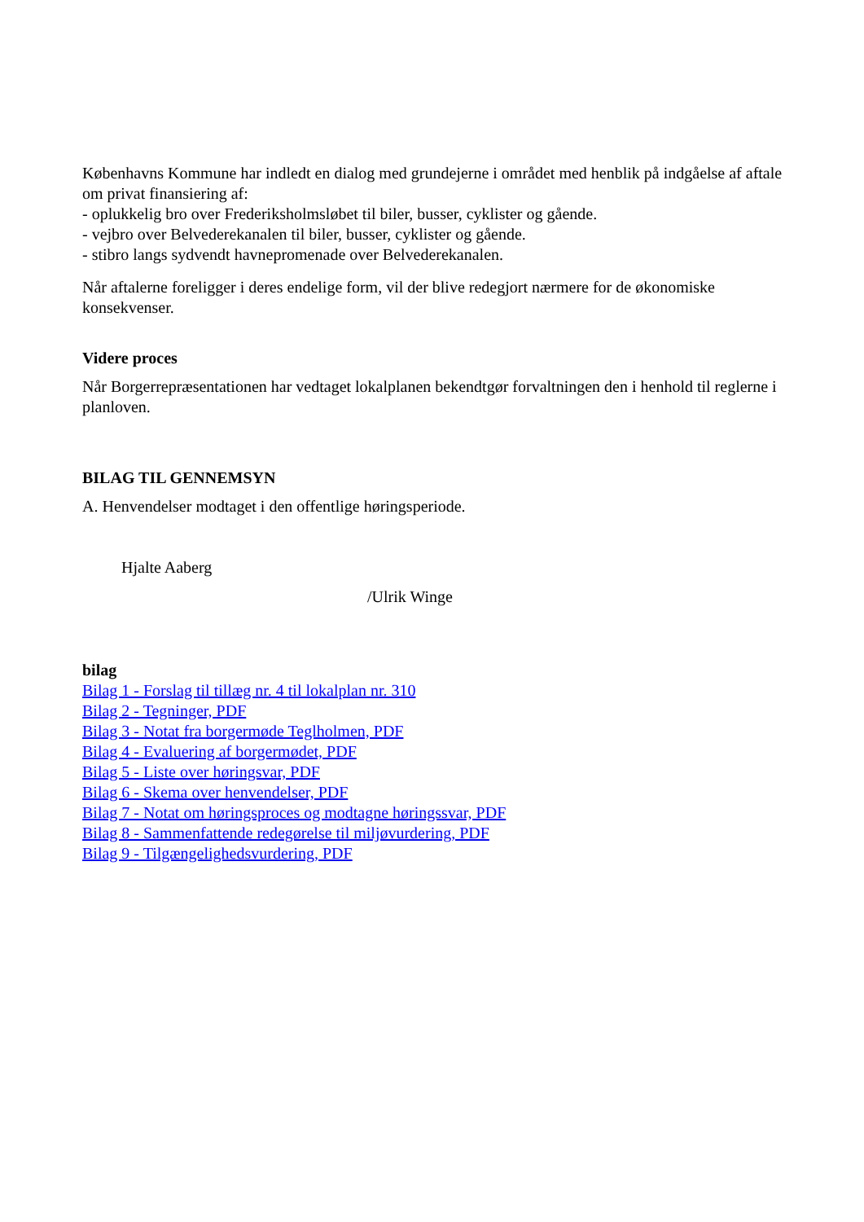Københavns Kommune har indledt en dialog med grundejerne i området med henblik på indgåelse af aftale om privat finansiering af:
- oplukkelig bro over Frederiksholmsløbet til biler, busser, cyklister og gående.
- vejbro over Belvederekanalen til biler, busser, cyklister og gående.
- stibro langs sydvendt havnepromenade over Belvederekanalen.
Når aftalerne foreligger i deres endelige form, vil der blive redegjort nærmere for de økonomiske konsekvenser.
Videre proces
Når Borgerrepræsentationen har vedtaget lokalplanen bekendtgør forvaltningen den i henhold til reglerne i planloven.
BILAG TIL GENNEMSYN
A. Henvendelser modtaget i den offentlige høringsperiode.
Hjalte Aaberg
/Ulrik Winge
bilag
Bilag 1 - Forslag til tillæg nr. 4 til lokalplan nr. 310
Bilag 2 - Tegninger, PDF
Bilag 3 - Notat fra borgermøde Teglholmen, PDF
Bilag 4 - Evaluering af borgermødet, PDF
Bilag 5 - Liste over høringsvar, PDF
Bilag 6 - Skema over henvendelser, PDF
Bilag 7 - Notat om høringsproces og modtagne høringssvar, PDF
Bilag 8 - Sammenfattende redegørelse til miljøvurdering, PDF
Bilag 9 - Tilgængelighedsvurdering, PDF